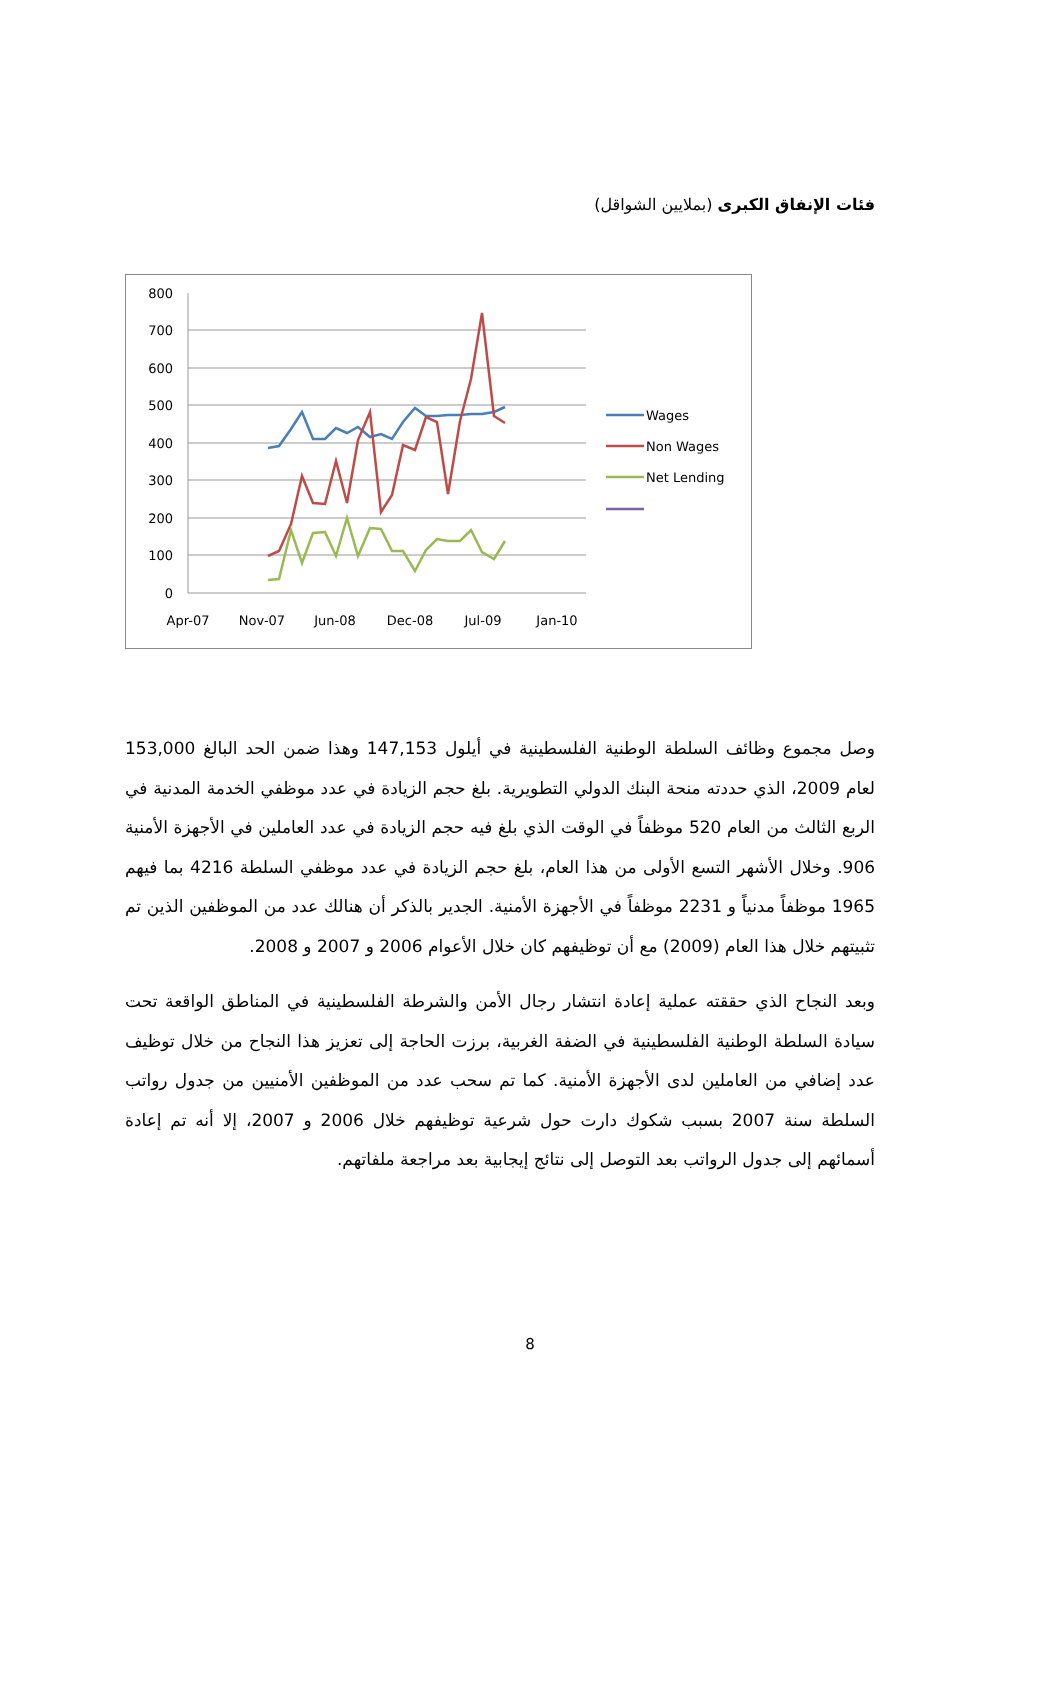فئات الإنفاق الكبرى (بملايين الشواقل)
800
700
600
500
400
300
200
100
0
Apr-07
Nov-07
Jun-08
Dec-08
Jul-09
Jan-10
Wages
Non Wages
Net Lending
وصل مجموع وظائف السلطة الوطنية الفلسطينية في أيلول 147,153 وهذا ضمن الحد البالغ 153,000 لعام 2009، الذي حددته منحة البنك الدولي التطويرية. بلغ حجم الزيادة في عدد موظفي الخدمة المدنية في الربع الثالث من العام 520 موظفاً في الوقت الذي بلغ فيه حجم الزيادة في عدد العاملين في الأجهزة الأمنية 906. وخلال الأشهر التسع الأولى من هذا العام، بلغ حجم الزيادة في عدد موظفي السلطة 4216 بما فيهم 1965 موظفاً مدنياً و 2231 موظفاً في الأجهزة الأمنية. الجدير بالذكر أن هنالك عدد من الموظفين الذين تم تثبيتهم خلال هذا العام (2009) مع أن توظيفهم كان خلال الأعوام 2006 و 2007 و 2008.
وبعد النجاح الذي حققته عملية إعادة انتشار رجال الأمن والشرطة الفلسطينية في المناطق الواقعة تحت سيادة السلطة الوطنية الفلسطينية في الضفة الغربية، برزت الحاجة إلى تعزيز هذا النجاح من خلال توظيف عدد إضافي من العاملين لدى الأجهزة الأمنية. كما تم سحب عدد من الموظفين الأمنيين من جدول رواتب السلطة سنة 2007 بسبب شكوك دارت حول شرعية توظيفهم خلال 2006 و 2007، إلا أنه تم إعادة أسمائهم إلى جدول الرواتب بعد التوصل إلى نتائج إيجابية بعد مراجعة ملفاتهم.
8